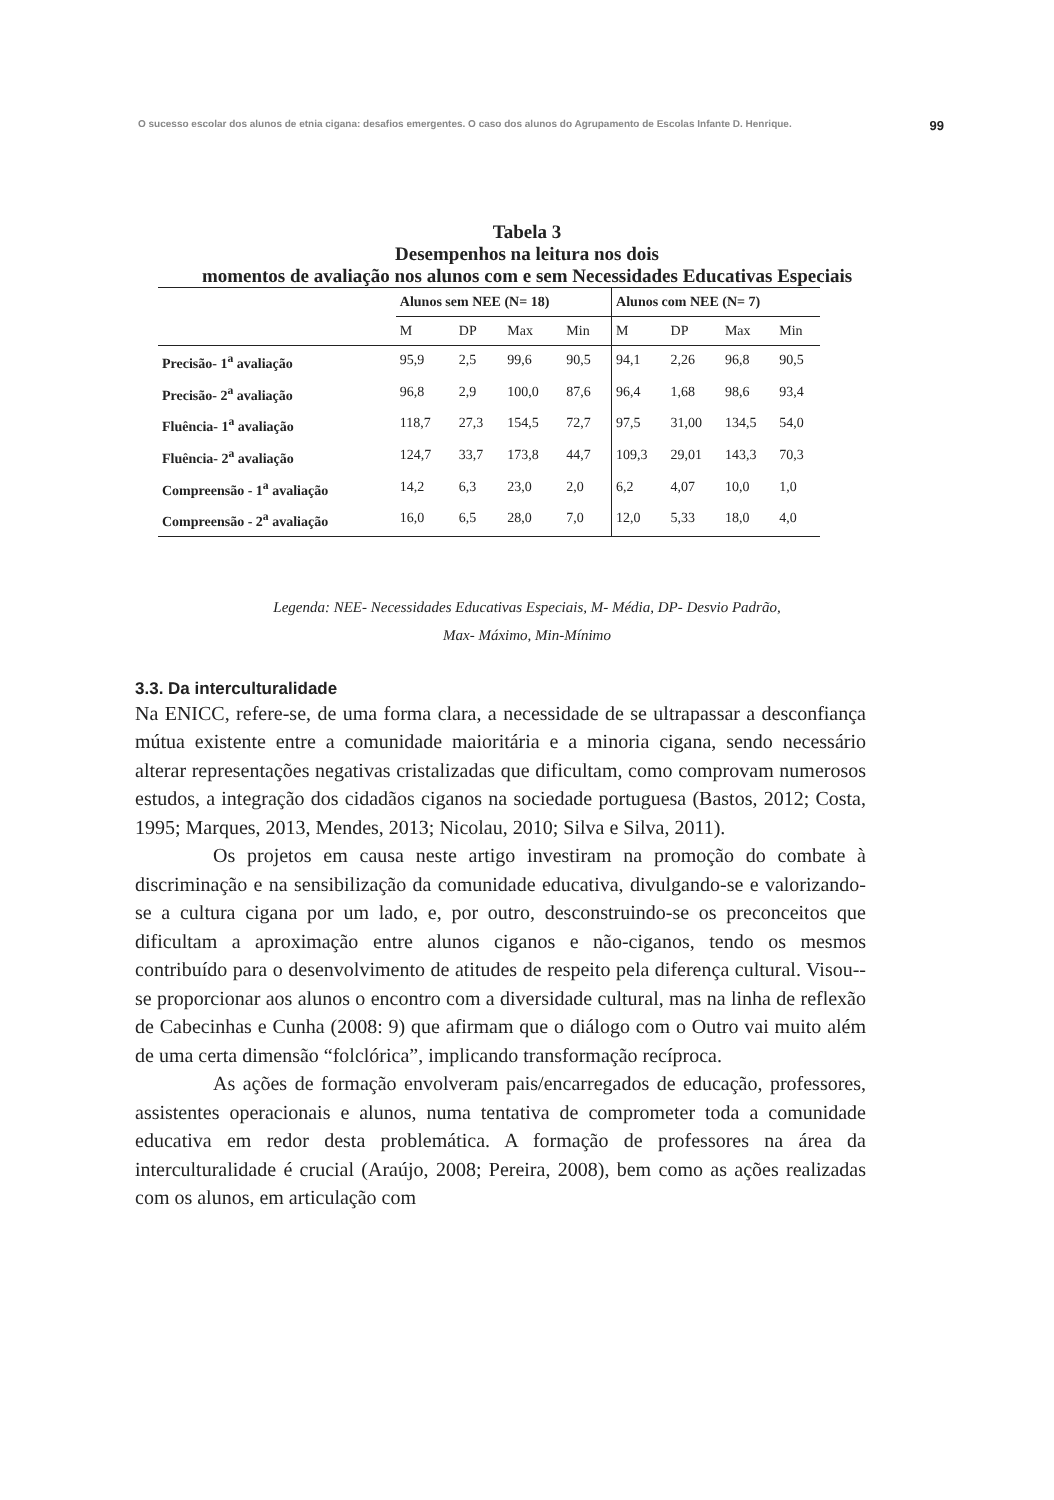O sucesso escolar dos alunos de etnia cigana: desafios emergentes. O caso dos alunos do Agrupamento de Escolas Infante D. Henrique. 99
Tabela 3
Desempenhos na leitura nos dois
momentos de avaliação nos alunos com e sem Necessidades Educativas Especiais
| | Alunos sem NEE (N= 18) | | | | Alunos com NEE (N= 7) | | | |
| --- | --- | --- | --- | --- | --- | --- | --- | --- |
| | M | DP | Max | Min | M | DP | Max | Min |
| Precisão- 1<sup>a</sup> avaliação | 95,9 | 2,5 | 99,6 | 90,5 | 94,1 | 2,26 | 96,8 | 90,5 |
| Precisão- 2<sup>a</sup> avaliação | 96,8 | 2,9 | 100,0 | 87,6 | 96,4 | 1,68 | 98,6 | 93,4 |
| Fluência- 1<sup>a</sup> avaliação | 118,7 | 27,3 | 154,5 | 72,7 | 97,5 | 31,00 | 134,5 | 54,0 |
| Fluência- 2<sup>a</sup> avaliação | 124,7 | 33,7 | 173,8 | 44,7 | 109,3 | 29,01 | 143,3 | 70,3 |
| Compreensão - 1<sup>a</sup> avaliação | 14,2 | 6,3 | 23,0 | 2,0 | 6,2 | 4,07 | 10,0 | 1,0 |
| Compreensão - 2<sup>a</sup> avaliação | 16,0 | 6,5 | 28,0 | 7,0 | 12,0 | 5,33 | 18,0 | 4,0 |
Legenda: NEE- Necessidades Educativas Especiais, M- Média, DP- Desvio Padrão,
Max- Máximo, Min-Mínimo
3.3. Da interculturalidade
Na ENICC, refere-se, de uma forma clara, a necessidade de se ultrapassar a desconfiança mútua existente entre a comunidade maioritária e a minoria cigana, sendo necessário alterar representações negativas cristalizadas que dificultam, como comprovam numerosos estudos, a integração dos cidadãos ciganos na sociedade portuguesa (Bastos, 2012; Costa, 1995; Marques, 2013, Mendes, 2013; Nicolau, 2010; Silva e Silva, 2011).
Os projetos em causa neste artigo investiram na promoção do combate à discriminação e na sensibilização da comunidade educativa, divulgando-se e valorizando-se a cultura cigana por um lado, e, por outro, desconstruindo-se os preconceitos que dificultam a aproximação entre alunos ciganos e não-ciganos, tendo os mesmos contribuído para o desenvolvimento de atitudes de respeito pela diferença cultural. Visou--se proporcionar aos alunos o encontro com a diversidade cultural, mas na linha de reflexão de Cabecinhas e Cunha (2008: 9) que afirmam que o diálogo com o Outro vai muito além de uma certa dimensão “folclórica”, implicando transformação recíproca.
As ações de formação envolveram pais/encarregados de educação, professores, assistentes operacionais e alunos, numa tentativa de comprometer toda a comunidade educativa em redor desta problemática. A formação de professores na área da interculturalidade é crucial (Araújo, 2008; Pereira, 2008), bem como as ações realizadas com os alunos, em articulação com